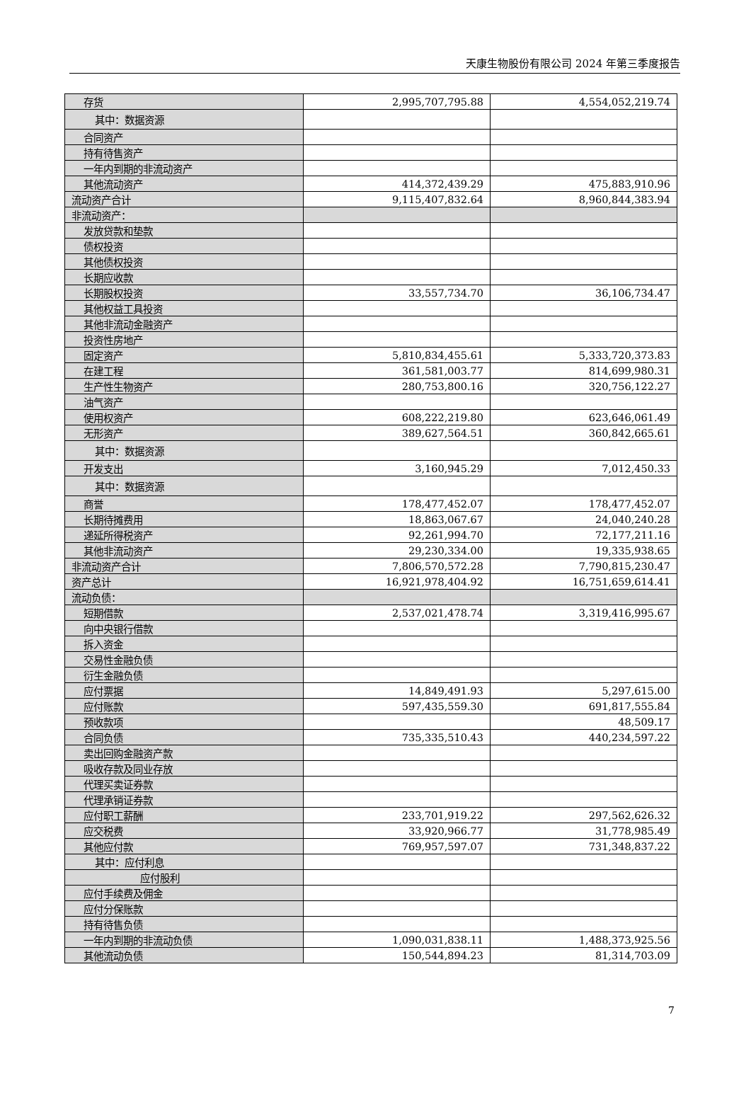天康生物股份有限公司 2024 年第三季度报告
| 存货 | 2,995,707,795.88 | 4,554,052,219.74 |
| 其中：数据资源 | | |
| 合同资产 | | |
| 持有待售资产 | | |
| 一年内到期的非流动资产 | | |
| 其他流动资产 | 414,372,439.29 | 475,883,910.96 |
| 流动资产合计 | 9,115,407,832.64 | 8,960,844,383.94 |
| 非流动资产： | | |
| 发放贷款和垫款 | | |
| 债权投资 | | |
| 其他债权投资 | | |
| 长期应收款 | | |
| 长期股权投资 | 33,557,734.70 | 36,106,734.47 |
| 其他权益工具投资 | | |
| 其他非流动金融资产 | | |
| 投资性房地产 | | |
| 固定资产 | 5,810,834,455.61 | 5,333,720,373.83 |
| 在建工程 | 361,581,003.77 | 814,699,980.31 |
| 生产性生物资产 | 280,753,800.16 | 320,756,122.27 |
| 油气资产 | | |
| 使用权资产 | 608,222,219.80 | 623,646,061.49 |
| 无形资产 | 389,627,564.51 | 360,842,665.61 |
| 其中：数据资源 | | |
| 开发支出 | 3,160,945.29 | 7,012,450.33 |
| 其中：数据资源 | | |
| 商誉 | 178,477,452.07 | 178,477,452.07 |
| 长期待摊费用 | 18,863,067.67 | 24,040,240.28 |
| 递延所得税资产 | 92,261,994.70 | 72,177,211.16 |
| 其他非流动资产 | 29,230,334.00 | 19,335,938.65 |
| 非流动资产合计 | 7,806,570,572.28 | 7,790,815,230.47 |
| 资产总计 | 16,921,978,404.92 | 16,751,659,614.41 |
| 流动负债： | | |
| 短期借款 | 2,537,021,478.74 | 3,319,416,995.67 |
| 向中央银行借款 | | |
| 拆入资金 | | |
| 交易性金融负债 | | |
| 衍生金融负债 | | |
| 应付票据 | 14,849,491.93 | 5,297,615.00 |
| 应付账款 | 597,435,559.30 | 691,817,555.84 |
| 预收款项 | | 48,509.17 |
| 合同负债 | 735,335,510.43 | 440,234,597.22 |
| 卖出回购金融资产款 | | |
| 吸收存款及同业存放 | | |
| 代理买卖证券款 | | |
| 代理承销证券款 | | |
| 应付职工薪酬 | 233,701,919.22 | 297,562,626.32 |
| 应交税费 | 33,920,966.77 | 31,778,985.49 |
| 其他应付款 | 769,957,597.07 | 731,348,837.22 |
| 其中：应付利息 | | |
| 应付股利 | | |
| 应付手续费及佣金 | | |
| 应付分保账款 | | |
| 持有待售负债 | | |
| 一年内到期的非流动负债 | 1,090,031,838.11 | 1,488,373,925.56 |
| 其他流动负债 | 150,544,894.23 | 81,314,703.09 |
7